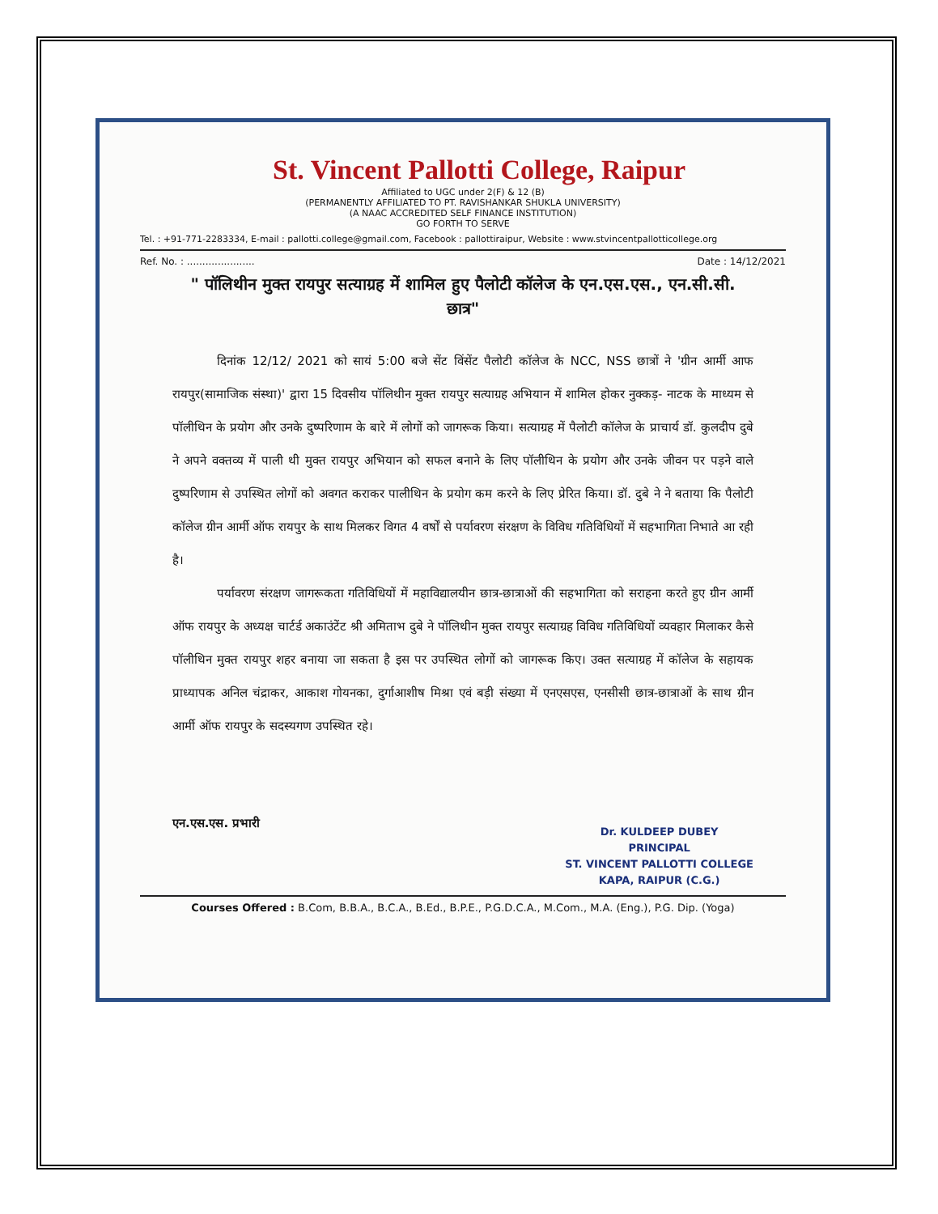St. Vincent Pallotti College, Raipur
Affiliated to UGC under 2(F) & 12 (B)
(PERMANENTLY AFFILIATED TO PT. RAVISHANKAR SHUKLA UNIVERSITY)
(A NAAC ACCREDITED SELF FINANCE INSTITUTION)
GO FORTH TO SERVE
Tel. : +91-771-2283334, E-mail : pallotti.college@gmail.com, Facebook : pallottiraipur, Website : www.stvincentpallotticollege.org
Ref. No. : ...................... Date : 14/12/2021
" पॉलिथीन मुक्त रायपुर सत्याग्रह में शामिल हुए पैलोटी कॉलेज के एन.एस.एस., एन.सी.सी. छात्र"
दिनांक 12/12/ 2021 को सायं 5:00 बजे सेंट विंसेंट पैलोटी कॉलेज के NCC, NSS छात्रों ने 'ग्रीन आर्मी आफ रायपुर(सामाजिक संस्था)' द्वारा 15 दिवसीय पॉलिथीन मुक्त रायपुर सत्याग्रह अभियान में शामिल होकर नुक्कड़- नाटक के माध्यम से पॉलीथिन के प्रयोग और उनके दुष्परिणाम के बारे में लोगों को जागरूक किया। सत्याग्रह में पैलोटी कॉलेज के प्राचार्य डॉ. कुलदीप दुबे ने अपने वक्तव्य में पाली थी मुक्त रायपुर अभियान को सफल बनाने के लिए पॉलीथिन के प्रयोग और उनके जीवन पर पड़ने वाले दुष्परिणाम से उपस्थित लोगों को अवगत कराकर पालीथिन के प्रयोग कम करने के लिए प्रेरित किया। डॉ. दुबे ने ने बताया कि पैलोटी कॉलेज ग्रीन आर्मी ऑफ रायपुर के साथ मिलकर विगत 4 वर्षों से पर्यावरण संरक्षण के विविध गतिविधियों में सहभागिता निभाते आ रही है।
पर्यावरण संरक्षण जागरूकता गतिविधियों में महाविद्यालयीन छात्र-छात्राओं की सहभागिता को सराहना करते हुए ग्रीन आर्मी ऑफ रायपुर के अध्यक्ष चार्टर्ड अकाउंटेंट श्री अमिताभ दुबे ने पॉलिथीन मुक्त रायपुर सत्याग्रह विविध गतिविधियों व्यवहार मिलाकर कैसे पॉलीथिन मुक्त रायपुर शहर बनाया जा सकता है इस पर उपस्थित लोगों को जागरूक किए। उक्त सत्याग्रह में कॉलेज के सहायक प्राध्यापक अनिल चंद्राकर, आकाश गोयनका, दुर्गाआशीष मिश्रा एवं बड़ी संख्या में एनएसएस, एनसीसी छात्र-छात्राओं के साथ ग्रीन आर्मी ऑफ रायपुर के सदस्यगण उपस्थित रहे।
एन.एस.एस. प्रभारी
Dr. KULDEEP DUBEY
PRINCIPAL
ST. VINCENT PALLOTTI COLLEGE
KAPA, RAIPUR (C.G.)
Courses Offered : B.Com, B.B.A., B.C.A., B.Ed., B.P.E., P.G.D.C.A., M.Com., M.A. (Eng.), P.G. Dip. (Yoga)